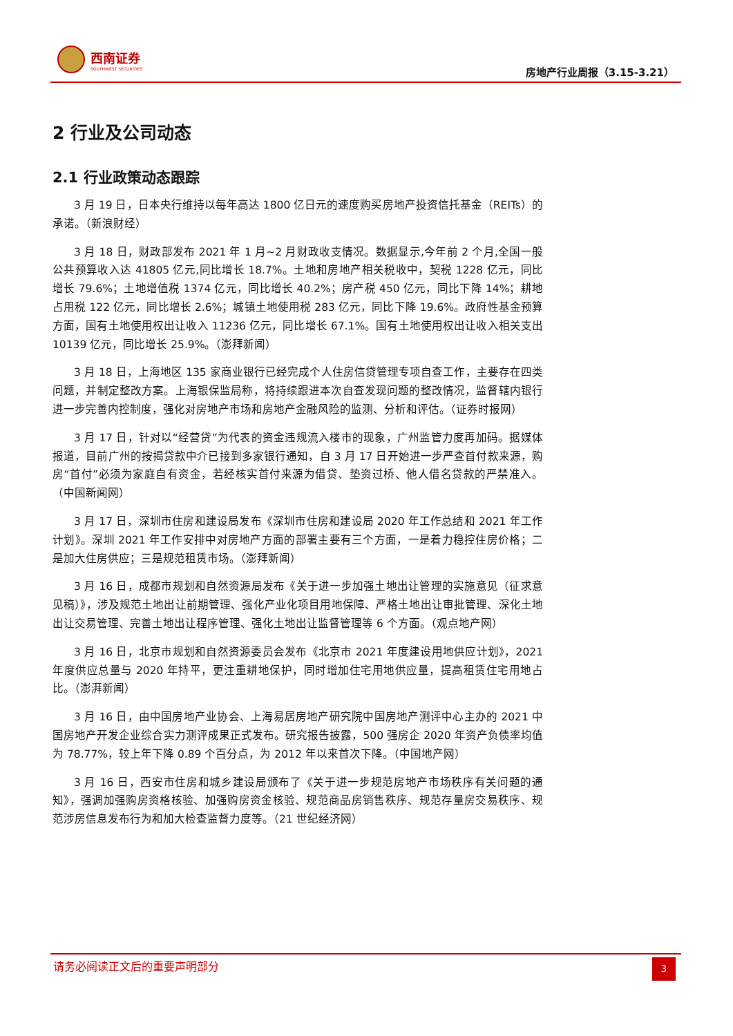西南证券
SOUTHWEST SECURITIES
房地产行业周报（3.15-3.21）
2 行业及公司动态
2.1 行业政策动态跟踪
3 月 19 日，日本央行维持以每年高达 1800 亿日元的速度购买房地产投资信托基金（REITs）的承诺。（新浪财经）
3 月 18 日，财政部发布 2021 年 1 月~2 月财政收支情况。数据显示,今年前 2 个月,全国一般公共预算收入达 41805 亿元,同比增长 18.7%。土地和房地产相关税收中，契税 1228 亿元，同比增长 79.6%；土地增值税 1374 亿元，同比增长 40.2%；房产税 450 亿元，同比下降 14%；耕地占用税 122 亿元，同比增长 2.6%；城镇土地使用税 283 亿元，同比下降 19.6%。政府性基金预算方面，国有土地使用权出让收入 11236 亿元，同比增长 67.1%。国有土地使用权出让收入相关支出 10139 亿元，同比增长 25.9%。（澎拜新闻）
3 月 18 日，上海地区 135 家商业银行已经完成个人住房信贷管理专项自查工作，主要存在四类问题，并制定整改方案。上海银保监局称，将持续跟进本次自查发现问题的整改情况，监督辖内银行进一步完善内控制度，强化对房地产市场和房地产金融风险的监测、分析和评估。（证券时报网）
3 月 17 日，针对以“经营贷”为代表的资金违规流入楼市的现象，广州监管力度再加码。据媒体报道，目前广州的按揭贷款中介已接到多家银行通知，自 3 月 17 日开始进一步严查首付款来源，购房“首付”必须为家庭自有资金，若经核实首付来源为借贷、垫资过桥、他人借名贷款的严禁准入。（中国新闻网）
3 月 17 日，深圳市住房和建设局发布《深圳市住房和建设局 2020 年工作总结和 2021 年工作计划》。深圳 2021 年工作安排中对房地产方面的部署主要有三个方面，一是着力稳控住房价格；二是加大住房供应；三是规范租赁市场。（澎拜新闻）
3 月 16 日，成都市规划和自然资源局发布《关于进一步加强土地出让管理的实施意见（征求意见稿）》，涉及规范土地出让前期管理、强化产业化项目用地保障、严格土地出让审批管理、深化土地出让交易管理、完善土地出让程序管理、强化土地出让监督管理等 6 个方面。（观点地产网）
3 月 16 日，北京市规划和自然资源委员会发布《北京市 2021 年度建设用地供应计划》，2021 年度供应总量与 2020 年持平，更注重耕地保护，同时增加住宅用地供应量，提高租赁住宅用地占比。（澎湃新闻）
3 月 16 日，由中国房地产业协会、上海易居房地产研究院中国房地产测评中心主办的 2021 中国房地产开发企业综合实力测评成果正式发布。研究报告披露，500 强房企 2020 年资产负债率均值为 78.77%，较上年下降 0.89 个百分点，为 2012 年以来首次下降。（中国地产网）
3 月 16 日，西安市住房和城乡建设局颁布了《关于进一步规范房地产市场秩序有关问题的通知》，强调加强购房资格核验、加强购房资金核验、规范商品房销售秩序、规范存量房交易秩序、规范涉房信息发布行为和加大检查监督力度等。（21 世纪经济网）
请务必阅读正文后的重要声明部分
3